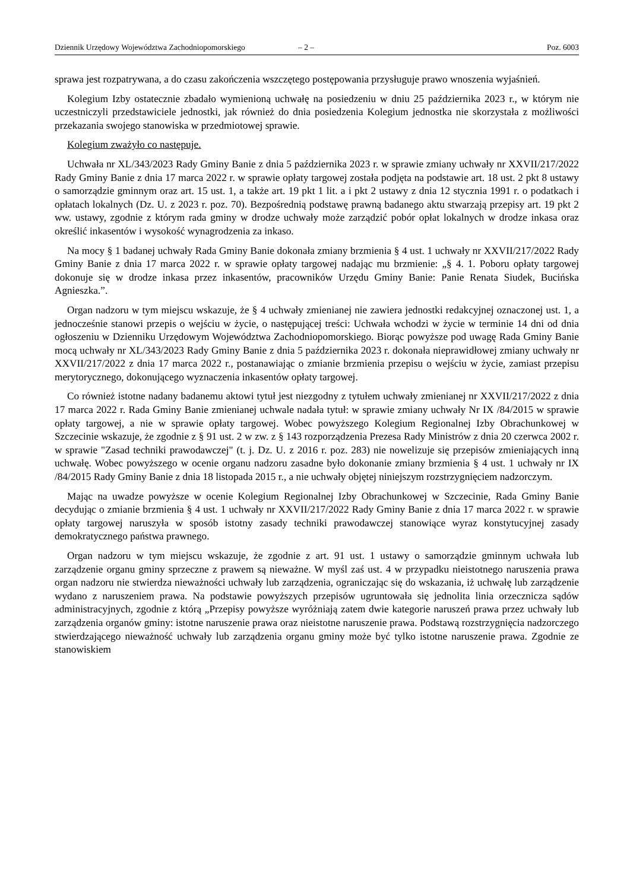Dziennik Urzędowy Województwa Zachodniopomorskiego – 2 – Poz. 6003
sprawa jest rozpatrywana, a do czasu zakończenia wszczętego postępowania przysługuje prawo wnoszenia wyjaśnień.
Kolegium Izby ostatecznie zbadało wymienioną uchwałę na posiedzeniu w dniu 25 października 2023 r., w którym nie uczestniczyli przedstawiciele jednostki, jak również do dnia posiedzenia Kolegium jednostka nie skorzystała z możliwości przekazania swojego stanowiska w przedmiotowej sprawie.
Kolegium zważyło co następuje.
Uchwała nr XL/343/2023 Rady Gminy Banie z dnia 5 października 2023 r. w sprawie zmiany uchwały nr XXVII/217/2022 Rady Gminy Banie z dnia 17 marca 2022 r. w sprawie opłaty targowej została podjęta na podstawie art. 18 ust. 2 pkt 8 ustawy o samorządzie gminnym oraz art. 15 ust. 1, a także art. 19 pkt 1 lit. a i pkt 2 ustawy z dnia 12 stycznia 1991 r. o podatkach i opłatach lokalnych (Dz. U. z 2023 r. poz. 70). Bezpośrednią podstawę prawną badanego aktu stwarzają przepisy art. 19 pkt 2 ww. ustawy, zgodnie z którym rada gminy w drodze uchwały może zarządzić pobór opłat lokalnych w drodze inkasa oraz określić inkasentów i wysokość wynagrodzenia za inkaso.
Na mocy § 1 badanej uchwały Rada Gminy Banie dokonała zmiany brzmienia § 4 ust. 1 uchwały nr XXVII/217/2022 Rady Gminy Banie z dnia 17 marca 2022 r. w sprawie opłaty targowej nadając mu brzmienie: „§ 4. 1. Poboru opłaty targowej dokonuje się w drodze inkasa przez inkasentów, pracowników Urzędu Gminy Banie: Panie Renata Siudek, Bucińska Agnieszka.”.
Organ nadzoru w tym miejscu wskazuje, że § 4 uchwały zmienianej nie zawiera jednostki redakcyjnej oznaczonej ust. 1, a jednocześnie stanowi przepis o wejściu w życie, o następującej treści: Uchwała wchodzi w życie w terminie 14 dni od dnia ogłoszeniu w Dzienniku Urzędowym Województwa Zachodniopomorskiego. Biorąc powyższe pod uwagę Rada Gminy Banie mocą uchwały nr XL/343/2023 Rady Gminy Banie z dnia 5 października 2023 r. dokonała nieprawidłowej zmiany uchwały nr XXVII/217/2022 z dnia 17 marca 2022 r., postanawiając o zmianie brzmienia przepisu o wejściu w życie, zamiast przepisu merytorycznego, dokonującego wyznaczenia inkasentów opłaty targowej.
Co również istotne nadany badanemu aktowi tytuł jest niezgodny z tytułem uchwały zmienianej nr XXVII/217/2022 z dnia 17 marca 2022 r. Rada Gminy Banie zmienianej uchwale nadała tytuł: w sprawie zmiany uchwały Nr IX /84/2015 w sprawie opłaty targowej, a nie w sprawie opłaty targowej. Wobec powyższego Kolegium Regionalnej Izby Obrachunkowej w Szczecinie wskazuje, że zgodnie z § 91 ust. 2 w zw. z § 143 rozporządzenia Prezesa Rady Ministrów z dnia 20 czerwca 2002 r. w sprawie "Zasad techniki prawodawczej" (t. j. Dz. U. z 2016 r. poz. 283) nie nowelizuje się przepisów zmieniających inną uchwałę. Wobec powyższego w ocenie organu nadzoru zasadne było dokonanie zmiany brzmienia § 4 ust. 1 uchwały nr IX /84/2015 Rady Gminy Banie z dnia 18 listopada 2015 r., a nie uchwały objętej niniejszym rozstrzygnięciem nadzorczym.
Mając na uwadze powyższe w ocenie Kolegium Regionalnej Izby Obrachunkowej w Szczecinie, Rada Gminy Banie decydując o zmianie brzmienia § 4 ust. 1 uchwały nr XXVII/217/2022 Rady Gminy Banie z dnia 17 marca 2022 r. w sprawie opłaty targowej naruszyła w sposób istotny zasady techniki prawodawczej stanowiące wyraz konstytucyjnej zasady demokratycznego państwa prawnego.
Organ nadzoru w tym miejscu wskazuje, że zgodnie z art. 91 ust. 1 ustawy o samorządzie gminnym uchwała lub zarządzenie organu gminy sprzeczne z prawem są nieważne. W myśl zaś ust. 4 w przypadku nieistotnego naruszenia prawa organ nadzoru nie stwierdza nieważności uchwały lub zarządzenia, ograniczając się do wskazania, iż uchwałę lub zarządzenie wydano z naruszeniem prawa. Na podstawie powyższych przepisów ugruntowała się jednolita linia orzecznicza sądów administracyjnych, zgodnie z którą „Przepisy powyższe wyróżniają zatem dwie kategorie naruszeń prawa przez uchwały lub zarządzenia organów gminy: istotne naruszenie prawa oraz nieistotne naruszenie prawa. Podstawą rozstrzygnięcia nadzorczego stwierdzającego nieważność uchwały lub zarządzenia organu gminy może być tylko istotne naruszenie prawa. Zgodnie ze stanowiskiem